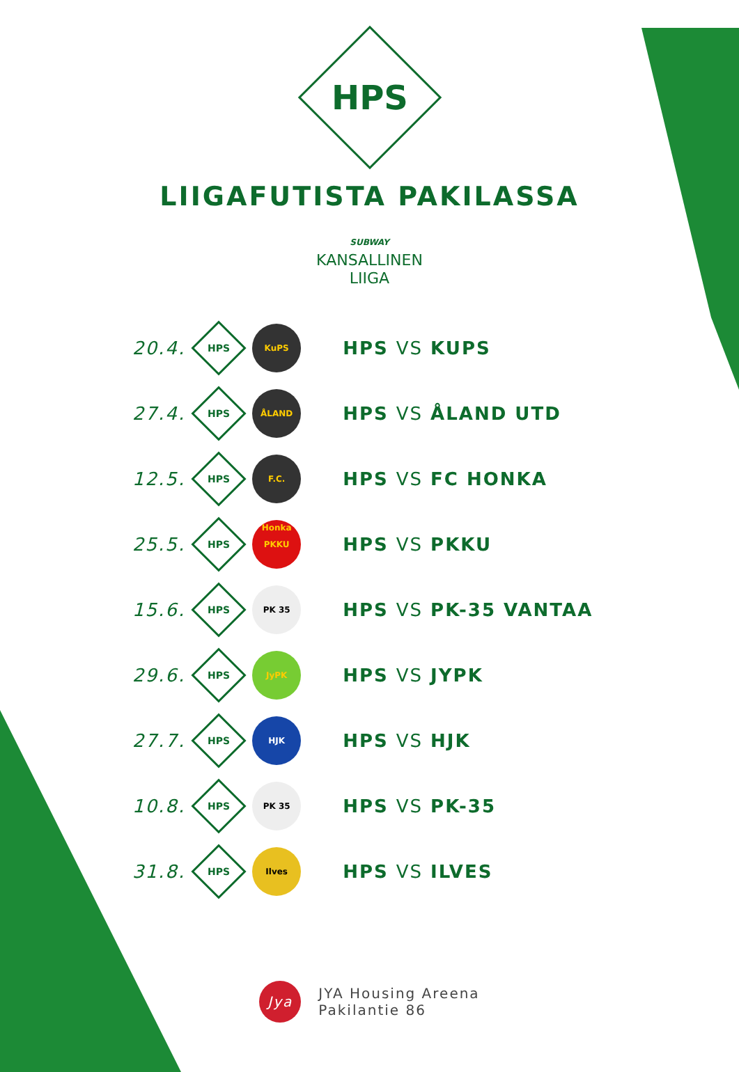HPS
LIIGAFUTISTA PAKILASSA
SUBWAY
KANSALLINEN
LIIGA
| 20.4. | HPS | KuPS | HPS VS KUPS |
| 27.4. | HPS | ÅLAND | HPS VS ÅLAND UTD |
| 12.5. | HPS | F.C. Honka | HPS VS FC HONKA |
| 25.5. | HPS | PKKU | HPS VS PKKU |
| 15.6. | HPS | PK 35 | HPS VS PK-35 VANTAA |
| 29.6. | HPS | JyPK | HPS VS JYPK |
| 27.7. | HPS | HJK | HPS VS HJK |
| 10.8. | HPS | PK 35 | HPS VS PK-35 |
| 31.8. | HPS | Ilves | HPS VS ILVES |
Jya
JYA Housing Areena
Pakilantie 86